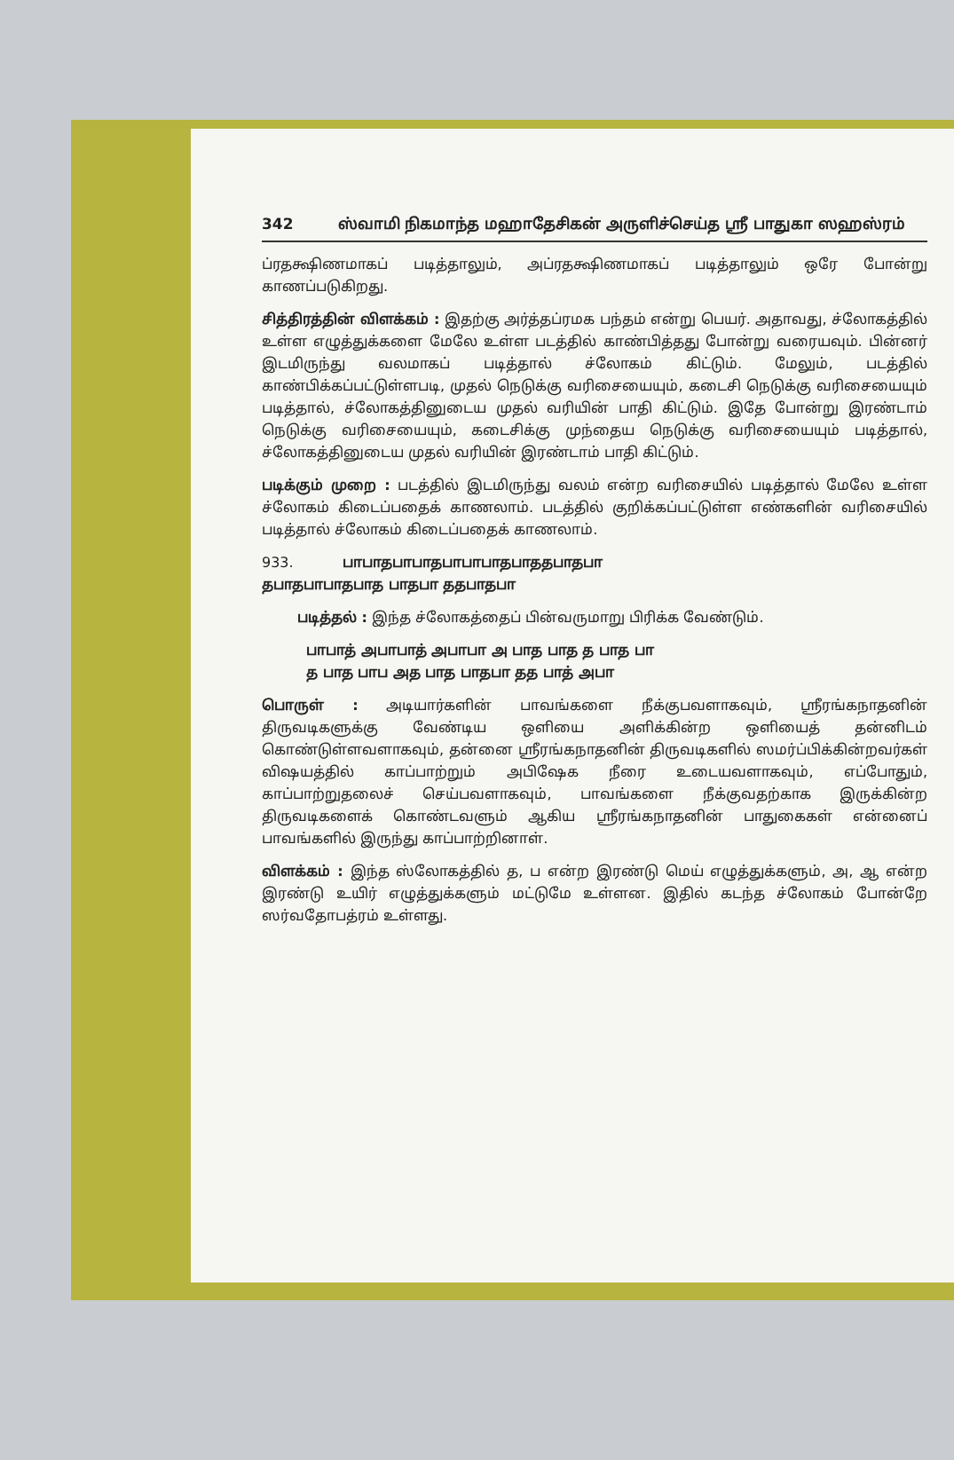342 ஸ்வாமி நிகமாந்த மஹாதேசிகன் அருளிச்செய்த ஸ்ரீ பாதுகா ஸஹஸ்ரம்
ப்ரதக்ஷிணமாகப் படித்தாலும், அப்ரதக்ஷிணமாகப் படித்தாலும் ஒரே போன்று காணப்படுகிறது.
சித்திரத்தின் விளக்கம் : இதற்கு அர்த்தப்ரமக பந்தம் என்று பெயர். அதாவது, ச்லோகத்தில் உள்ள எழுத்துக்களை மேலே உள்ள படத்தில் காண்பித்தது போன்று வரையவும். பின்னர் இடமிருந்து வலமாகப் படித்தால் ச்லோகம் கிட்டும். மேலும், படத்தில் காண்பிக்கப்பட்டுள்ளபடி, முதல் நெடுக்கு வரிசையையும், கடைசி நெடுக்கு வரிசையையும் படித்தால், ச்லோகத்தினுடைய முதல் வரியின் பாதி கிட்டும். இதே போன்று இரண்டாம் நெடுக்கு வரிசையையும், கடைசிக்கு முந்தைய நெடுக்கு வரிசையையும் படித்தால், ச்லோகத்தினுடைய முதல் வரியின் இரண்டாம் பாதி கிட்டும்.
படிக்கும் முறை : படத்தில் இடமிருந்து வலம் என்ற வரிசையில் படித்தால் மேலே உள்ள ச்லோகம் கிடைப்பதைக் காணலாம். படத்தில் குறிக்கப்பட்டுள்ள எண்களின் வரிசையில் படித்தால் ச்லோகம் கிடைப்பதைக் காணலாம்.
933. பாபாதபாபாதபாபாபாதபாததபாதபா
தபாதபாபாதபாத பாதபா ததபாதபா
படித்தல் : இந்த ச்லோகத்தைப் பின்வருமாறு பிரிக்க வேண்டும்.
பாபாத் அபாபாத் அபாபா அ பாத பாத த பாத பா
த பாத பாப அத பாத பாதபா தத பாத் அபா
பொருள் : அடியார்களின் பாவங்களை நீக்குபவளாகவும், ஸ்ரீரங்கநாதனின் திருவடிகளுக்கு வேண்டிய ஒளியை அளிக்கின்ற ஒளியைத் தன்னிடம் கொண்டுள்ளவளாகவும், தன்னை ஸ்ரீரங்கநாதனின் திருவடிகளில் ஸமர்ப்பிக்கின்றவர்கள் விஷயத்தில் காப்பாற்றும் அபிஷேக நீரை உடையவளாகவும், எப்போதும், காப்பாற்றுதலைச் செய்பவளாகவும், பாவங்களை நீக்குவதற்காக இருக்கின்ற திருவடிகளைக் கொண்டவளும் ஆகிய ஸ்ரீரங்கநாதனின் பாதுகைகள் என்னைப் பாவங்களில் இருந்து காப்பாற்றினாள்.
விளக்கம் : இந்த ஸ்லோகத்தில் த, ப என்ற இரண்டு மெய் எழுத்துக்களும், அ, ஆ என்ற இரண்டு உயிர் எழுத்துக்களும் மட்டுமே உள்ளன. இதில் கடந்த ச்லோகம் போன்றே ஸர்வதோபத்ரம் உள்ளது.